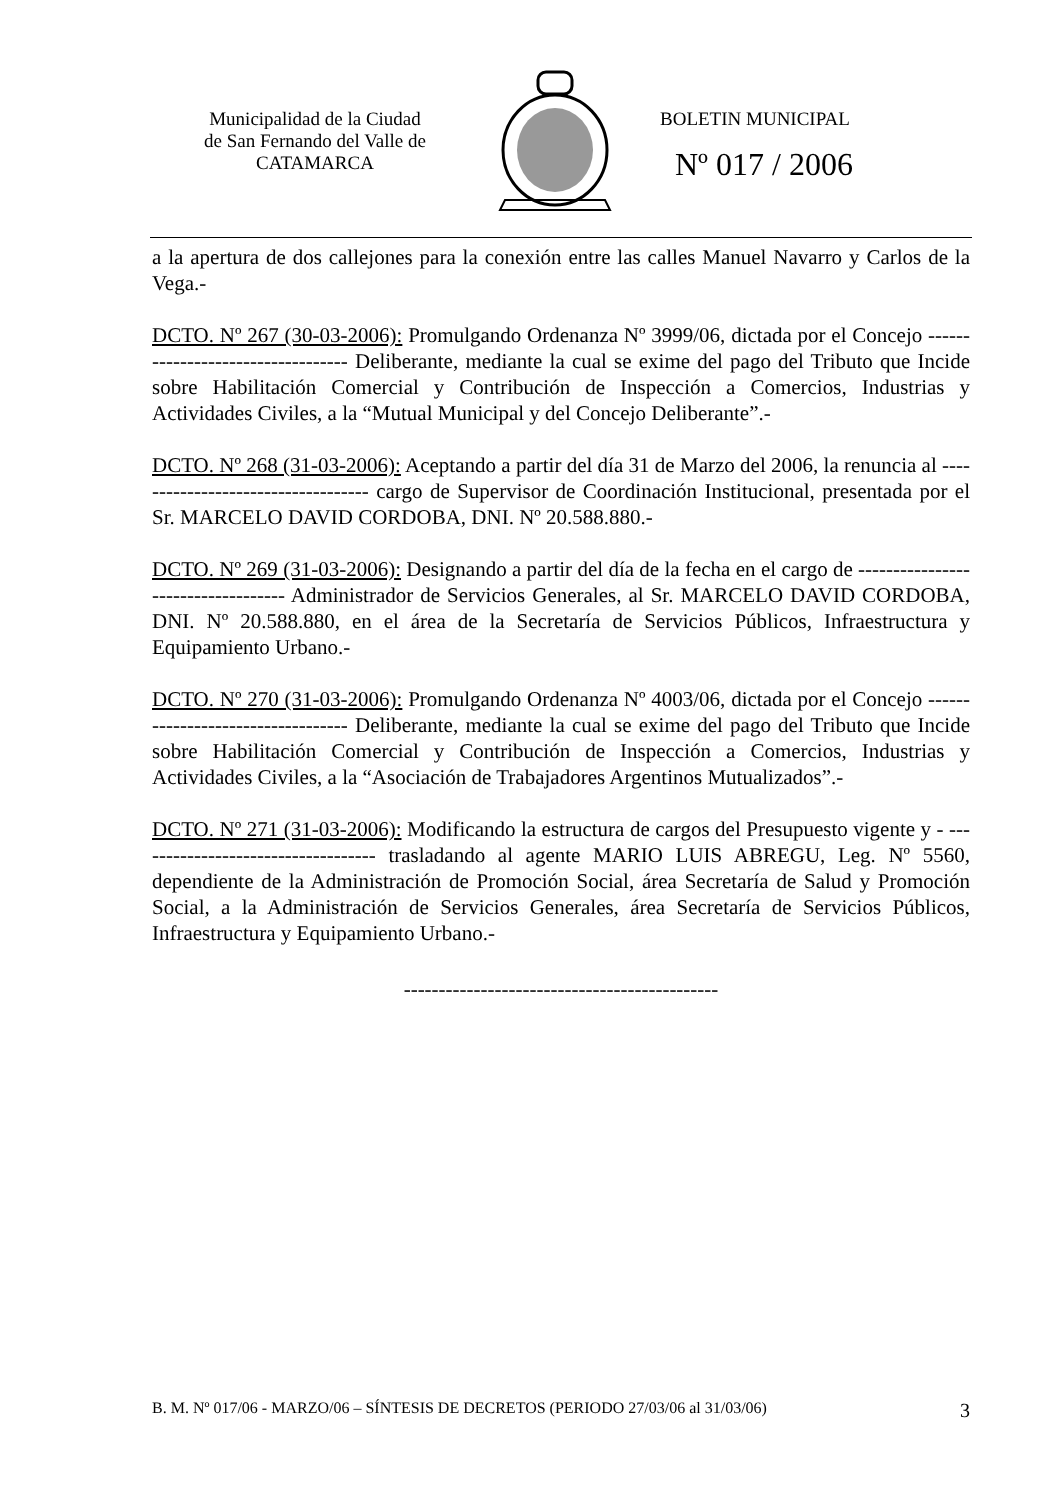Municipalidad de la Ciudad
de San Fernando del Valle de
CATAMARCA
BOLETIN MUNICIPAL
Nº 017 / 2006
a la apertura de dos callejones para la conexión entre las calles Manuel Navarro y Carlos de la Vega.-
DCTO. Nº 267 (30-03-2006): Promulgando Ordenanza Nº 3999/06, dictada por el Concejo ---------------------------------- Deliberante, mediante la cual se exime del pago del Tributo que Incide sobre Habilitación Comercial y Contribución de Inspección a Comercios, Industrias y Actividades Civiles, a la “Mutual Municipal y del Concejo Deliberante”.-
DCTO. Nº 268 (31-03-2006): Aceptando a partir del día 31 de Marzo del 2006, la renuncia al ----------------------------------- cargo de Supervisor de Coordinación Institucional, presentada por el Sr. MARCELO DAVID CORDOBA, DNI. Nº 20.588.880.-
DCTO. Nº 269 (31-03-2006): Designando a partir del día de la fecha en el cargo de ----------------------------------- Administrador de Servicios Generales, al Sr. MARCELO DAVID CORDOBA, DNI. Nº 20.588.880, en el área de la Secretaría de Servicios Públicos, Infraestructura y Equipamiento Urbano.-
DCTO. Nº 270 (31-03-2006): Promulgando Ordenanza Nº 4003/06, dictada por el Concejo ---------------------------------- Deliberante, mediante la cual se exime del pago del Tributo que Incide sobre Habilitación Comercial y Contribución de Inspección a Comercios, Industrias y Actividades Civiles, a la “Asociación de Trabajadores Argentinos Mutualizados”.-
DCTO. Nº 271 (31-03-2006): Modificando la estructura de cargos del Presupuesto vigente y - ----------------------------------- trasladando al agente MARIO LUIS ABREGU, Leg. Nº 5560, dependiente de la Administración de Promoción Social, área Secretaría de Salud y Promoción Social, a la Administración de Servicios Generales, área Secretaría de Servicios Públicos, Infraestructura y Equipamiento Urbano.-
---------------------------------------------
B. M. Nº 017/06 - MARZO/06 – SÍNTESIS DE DECRETOS (PERIODO 27/03/06 al 31/03/06) 3